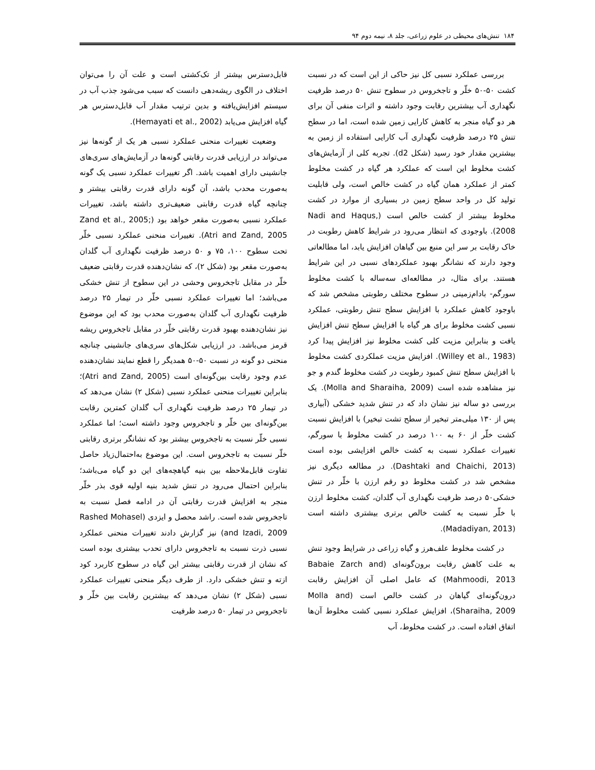۱۸۴ تنش‌های محیطی در علوم زراعی، جلد ۸، نیمه دوم ۹۴
بررسی عملکرد نسبی کل نیز حاکی از این است که در نسبت کشت ۵۰-۵۰ خلّر و تاجخروس در سطوح تنش ۵۰ درصد ظرفیت نگهداری آب بیشترین رقابت وجود داشته و اثرات منفی آن برای هر دو گیاه منجر به کاهش کارایی زمین شده است، اما در سطح تنش ۲۵ درصد ظرفیت نگهداری آب کارایی استفاده از زمین به بیشترین مقدار خود رسید (شکل d2). تجربه کلی از آزمایش‌های کشت مخلوط این است که عملکرد هر گیاه در کشت مخلوط کمتر از عملکرد همان گیاه در کشت خالص است، ولی قابلیت تولید کل در واحد سطح زمین در بسیاری از موارد در کشت مخلوط بیشتر از کشت خالص است (Nadi and Haqus, 2008). باوجودی که انتظار می‌رود در شرایط کاهش رطوبت در خاک رقابت بر سر این منبع بین گیاهان افزایش یابد، اما مطالعاتی وجود دارند که نشانگر بهبود عملکردهای نسبی در این شرایط هستند. برای مثال، در مطالعه‌ای سه‌ساله با کشت مخلوط سورگم- بادام‌زمینی در سطوح مختلف رطوبتی مشخص شد که باوجود کاهش عملکرد با افزایش سطح تنش رطوبتی، عملکرد نسبی کشت مخلوط برای هر گیاه با افزایش سطح تنش افزایش یافت و بنابراین مزیت کلی کشت مخلوط نیز افزایش پیدا کرد (Willey et al., 1983). افزایش مزیت عملکردی کشت مخلوط با افزایش سطح تنش کمبود رطوبت در کشت مخلوط گندم و جو نیز مشاهده شده است (Molla and Sharaiha, 2009). یک بررسی دو ساله نیز نشان داد که در تنش شدید خشکی (آبیاری پس از ۱۳۰ میلی‌متر تبخیر از سطح تشت تبخیر) با افزایش نسبت کشت خلّر از ۶۰ به ۱۰۰ درصد در کشت مخلوط با سورگم، تغییرات عملکرد نسبت به کشت خالص افزایشی بوده است (Dashtaki and Chaichi, 2013). در مطالعه دیگری نیز مشخص شد در کشت مخلوط دو رقم ارزن با خلّر در تنش خشکی۵۰ درصد ظرفیت نگهداری آب گلدان، کشت مخلوط ارزن با خلّر نسبت به کشت خالص برتری بیشتری داشته است (Madadiyan, 2013).
در کشت مخلوط علف‌هرز و گیاه زراعی در شرایط وجود تنش به علت کاهش رقابت برون‌گونه‌ای (Babaie Zarch and Mahmoodi, 2013) که عامل اصلی آن افزایش رقابت درون‌گونه‌ای گیاهان در کشت خالص است (Molla and Sharaiha, 2009)، افزایش عملکرد نسبی کشت مخلوط آن‌ها اتفاق افتاده است. در کشت مخلوط، آب
قابل‌دسترس بیشتر از تک‌کشتی است و علت آن را می‌توان اختلاف در الگوی ریشه‌دهی دانست که سبب می‌شود جذب آب در سیستم افزایش‌یافته و بدین ترتیب مقدار آب قابل‌دسترس هر گیاه افزایش می‌یابد (Hemayati et al., 2002).
وضعیت تغییرات منحنی عملکرد نسبی هر یک از گونه‌ها نیز می‌تواند در ارزیابی قدرت رقابتی گونه‌ها در آزمایش‌های سری‌های جانشینی دارای اهمیت باشد. اگر تغییرات عملکرد نسبی یک گونه به‌صورت محدب باشد، آن گونه دارای قدرت رقابتی بیشتر و چنانچه گیاه قدرت رقابتی ضعیف‌تری داشته باشد، تغییرات عملکرد نسبی به‌صورت مقعر خواهد بود (Zand et al., 2005; Atri and Zand, 2005). تغییرات منحنی عملکرد نسبی خلّر تحت سطوح ۱۰۰، ۷۵ و ۵۰ درصد ظرفیت نگهداری آب گلدان به‌صورت مقعر بود (شکل ۲)، که نشان‌دهنده قدرت رقابتی ضعیف خلّر در مقابل تاجخروس وحشی در این سطوح از تنش خشکی می‌باشد؛ اما تغییرات عملکرد نسبی خلّر در تیمار ۲۵ درصد ظرفیت نگهداری آب گلدان به‌صورت محدب بود که این موضوع نیز نشان‌دهنده بهبود قدرت رقابتی خلّر در مقابل تاجخروس ریشه قرمز می‌باشد. در ارزیابی شکل‌های سری‌های جانشینی چنانچه منحنی دو گونه در نسبت ۵۰-۵۰ همدیگر را قطع نمایند نشان‌دهنده عدم وجود رقابت بین‌گونه‌ای است (Atri and Zand, 2005)؛ بنابراین تغییرات منحنی عملکرد نسبی (شکل ۲) نشان می‌دهد که در تیمار ۲۵ درصد ظرفیت نگهداری آب گلدان کمترین رقابت بین‌گونه‌ای بین خلّر و تاجخروس وجود داشته است؛ اما عملکرد نسبی خلّر نسبت به تاجخروس بیشتر بود که نشانگر برتری رقابتی خلّر نسبت به تاجخروس است. این موضوع به‌احتمال‌زیاد حاصل تفاوت قابل‌ملاحظه بین بنیه گیاهچه‌های این دو گیاه می‌باشد؛ بنابراین احتمال می‌رود در تنش شدید بنیه اولیه قوی بذر خلّر منجر به افزایش قدرت رقابتی آن در ادامه فصل نسبت به تاجخروس شده است. راشد محصل و ایزدی (Rashed Mohasel and Izadi, 2009) نیز گزارش دادند تغییرات منحنی عملکرد نسبی ذرت نسبت به تاجخروس دارای تحدب بیشتری بوده است که نشان از قدرت رقابتی بیشتر این گیاه در سطوح کاربرد کود ازته و تنش خشکی دارد. از طرف دیگر منحنی تغییرات عملکرد نسبی (شکل ۲) نشان می‌دهد که بیشترین رقابت بین خلّر و تاجخروس در تیمار ۵۰ درصد ظرفیت